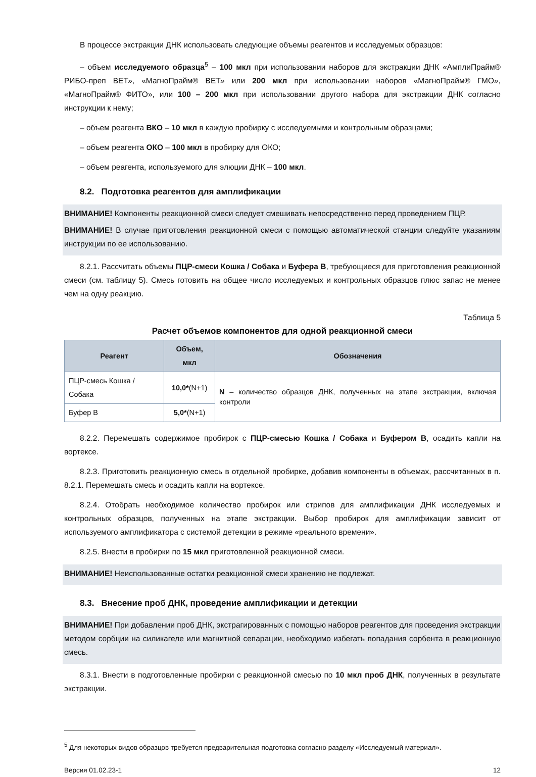В процессе экстракции ДНК использовать следующие объемы реагентов и исследуемых образцов:
– объем исследуемого образца<sup>5</sup> – 100 мкл при использовании наборов для экстракции ДНК «АмплиПрайм® РИБО-преп ВЕТ», «МагноПрайм® ВЕТ» или 200 мкл при использовании наборов «МагноПрайм® ГМО», «МагноПрайм® ФИТО», или 100 – 200 мкл при использовании другого набора для экстракции ДНК согласно инструкции к нему;
– объем реагента ВКО – 10 мкл в каждую пробирку с исследуемыми и контрольным образцами;
– объем реагента ОКО – 100 мкл в пробирку для ОКО;
– объем реагента, используемого для элюции ДНК – 100 мкл.
8.2. Подготовка реагентов для амплификации
ВНИМАНИЕ! Компоненты реакционной смеси следует смешивать непосредственно перед проведением ПЦР.
ВНИМАНИЕ! В случае приготовления реакционной смеси с помощью автоматической станции следуйте указаниям инструкции по ее использованию.
8.2.1. Рассчитать объемы ПЦР-смеси Кошка / Собака и Буфера В, требующиеся для приготовления реакционной смеси (см. таблицу 5). Смесь готовить на общее число исследуемых и контрольных образцов плюс запас не менее чем на одну реакцию.
Таблица 5
Расчет объемов компонентов для одной реакционной смеси
| Реагент | Объем, мкл | Обозначения |
| --- | --- | --- |
| ПЦР-смесь Кошка / Собака | 10,0* (N+1) | N – количество образцов ДНК, полученных на этапе экстракции, включая контроли |
| Буфер В | 5,0* (N+1) | |
8.2.2. Перемешать содержимое пробирок с ПЦР-смесью Кошка / Собака и Буфером В, осадить капли на вортексе.
8.2.3. Приготовить реакционную смесь в отдельной пробирке, добавив компоненты в объемах, рассчитанных в п. 8.2.1. Перемешать смесь и осадить капли на вортексе.
8.2.4. Отобрать необходимое количество пробирок или стрипов для амплификации ДНК исследуемых и контрольных образцов, полученных на этапе экстракции. Выбор пробирок для амплификации зависит от используемого амплификатора с системой детекции в режиме «реального времени».
8.2.5. Внести в пробирки по 15 мкл приготовленной реакционной смеси.
ВНИМАНИЕ! Неиспользованные остатки реакционной смеси хранению не подлежат.
8.3. Внесение проб ДНК, проведение амплификации и детекции
ВНИМАНИЕ! При добавлении проб ДНК, экстрагированных с помощью наборов реагентов для проведения экстракции методом сорбции на силикагеле или магнитной сепарации, необходимо избегать попадания сорбента в реакционную смесь.
8.3.1. Внести в подготовленные пробирки с реакционной смесью по 10 мкл проб ДНК, полученных в результате экстракции.
<sup>5</sup> Для некоторых видов образцов требуется предварительная подготовка согласно разделу «Исследуемый материал».
Версия 01.02.23-1 12